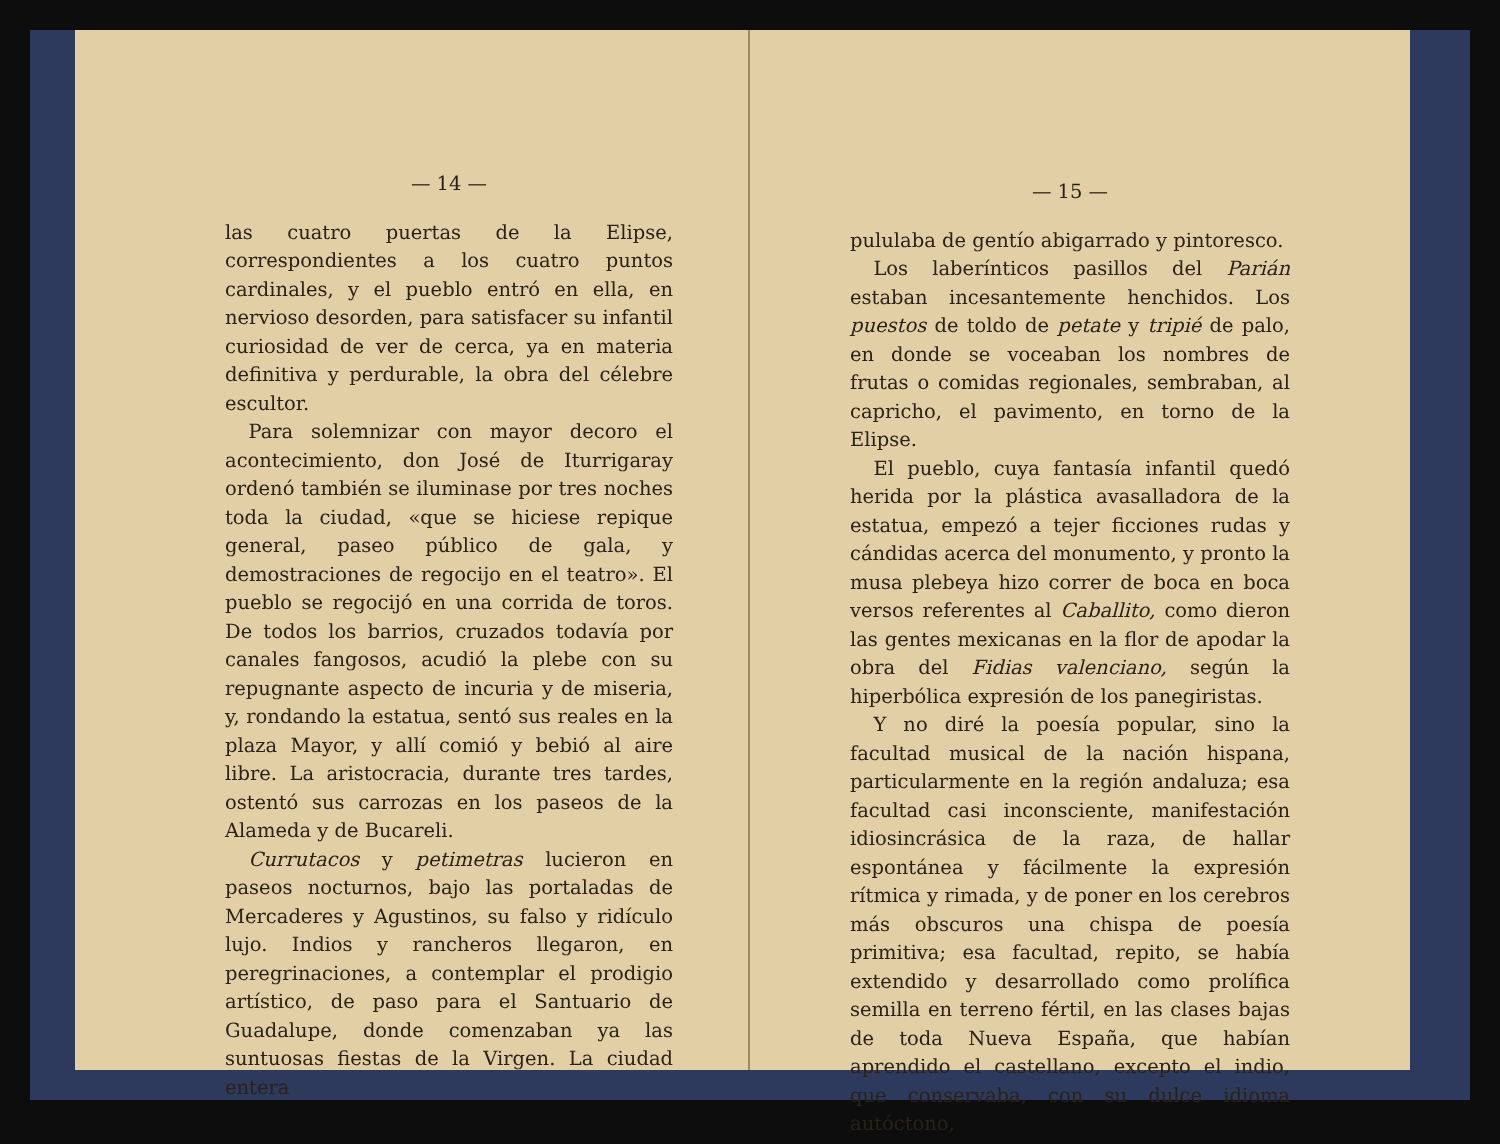— 14 —
las cuatro puertas de la Elipse, correspondientes a los cuatro puntos cardinales, y el pueblo entró en ella, en nervioso desorden, para satisfacer su infantil curiosidad de ver de cerca, ya en materia definitiva y perdurable, la obra del célebre escultor.
Para solemnizar con mayor decoro el acontecimiento, don José de Iturrigaray ordenó también se iluminase por tres noches toda la ciudad, «que se hiciese repique general, paseo público de gala, y demostraciones de regocijo en el teatro». El pueblo se regocijó en una corrida de toros. De todos los barrios, cruzados todavía por canales fangosos, acudió la plebe con su repugnante aspecto de incuria y de miseria, y, rondando la estatua, sentó sus reales en la plaza Mayor, y allí comió y bebió al aire libre. La aristocracia, durante tres tardes, ostentó sus carrozas en los paseos de la Alameda y de Bucareli.
Currutacos y petimetras lucieron en paseos nocturnos, bajo las portaladas de Mercaderes y Agustinos, su falso y ridículo lujo. Indios y rancheros llegaron, en peregrinaciones, a contemplar el prodigio artístico, de paso para el Santuario de Guadalupe, donde comenzaban ya las suntuosas fiestas de la Virgen. La ciudad entera
— 15 —
pululaba de gentío abigarrado y pintoresco.
Los laberínticos pasillos del Parián estaban incesantemente henchidos. Los puestos de toldo de petate y tripié de palo, en donde se voceaban los nombres de frutas o comidas regionales, sembraban, al capricho, el pavimento, en torno de la Elipse.
El pueblo, cuya fantasía infantil quedó herida por la plástica avasalladora de la estatua, empezó a tejer ficciones rudas y cándidas acerca del monumento, y pronto la musa plebeya hizo correr de boca en boca versos referentes al Caballito, como dieron las gentes mexicanas en la flor de apodar la obra del Fidias valenciano, según la hiperbólica expresión de los panegiristas.
Y no diré la poesía popular, sino la facultad musical de la nación hispana, particularmente en la región andaluza; esa facultad casi inconsciente, manifestación idiosincrásica de la raza, de hallar espontánea y fácilmente la expresión rítmica y rimada, y de poner en los cerebros más obscuros una chispa de poesía primitiva; esa facultad, repito, se había extendido y desarrollado como prolífica semilla en terreno fértil, en las clases bajas de toda Nueva España, que habían aprendido el castellano, excepto el indio, que conservaba, con su dulce idioma autóctono,